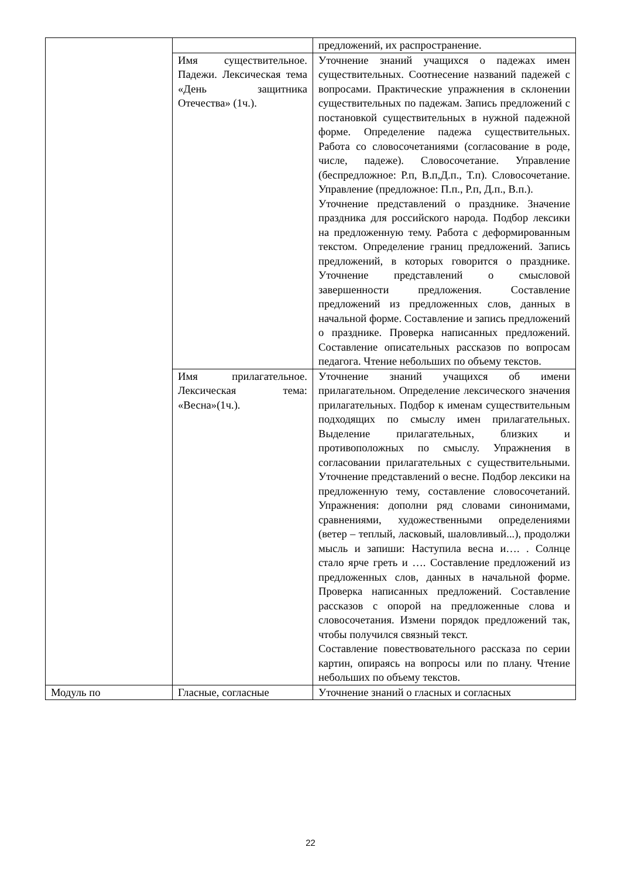| | | предложений, их распространение. |
| | Имя существительное. Падежи. Лексическая тема «День защитника Отечества» (1ч.). | Уточнение знаний учащихся о падежах имен существительных. Соотнесение названий падежей с вопросами. Практические упражнения в склонении существительных по падежам. Запись предложений с постановкой существительных в нужной падежной форме. Определение падежа существительных. Работа со словосочетаниями (согласование в роде, числе, падеже). Словосочетание. Управление (беспредложное: Р.п, В.п,Д.п., Т.п). Словосочетание. Управление (предложное: П.п., Р.п, Д.п., В.п.). Уточнение представлений о празднике. Значение праздника для российского народа. Подбор лексики на предложенную тему. Работа с деформированным текстом. Определение границ предложений. Запись предложений, в которых говорится о празднике. Уточнение представлений о смысловой завершенности предложения. Составление предложений из предложенных слов, данных в начальной форме. Составление и запись предложений о празднике. Проверка написанных предложений. Составление описательных рассказов по вопросам педагога. Чтение небольших по объему текстов. |
| | Имя прилагательное. Лексическая тема: «Весна»(1ч.). | Уточнение знаний учащихся об имени прилагательном. Определение лексического значения прилагательных. Подбор к именам существительным подходящих по смыслу имен прилагательных. Выделение прилагательных, близких и противоположных по смыслу. Упражнения в согласовании прилагательных с существительными. Уточнение представлений о весне. Подбор лексики на предложенную тему, составление словосочетаний. Упражнения: дополни ряд словами синонимами, сравнениями, художественными определениями (ветер – теплый, ласковый, шаловливый...), продолжи мысль и запиши: Наступила весна и…. . Солнце стало ярче греть и …. Составление предложений из предложенных слов, данных в начальной форме. Проверка написанных предложений. Составление рассказов с опорой на предложенные слова и словосочетания. Измени порядок предложений так, чтобы получился связный текст. Составление повествовательного рассказа по серии картин, опираясь на вопросы или по плану. Чтение небольших по объему текстов. |
| Модуль по | Гласные, согласные | Уточнение знаний о гласных и согласных |
22